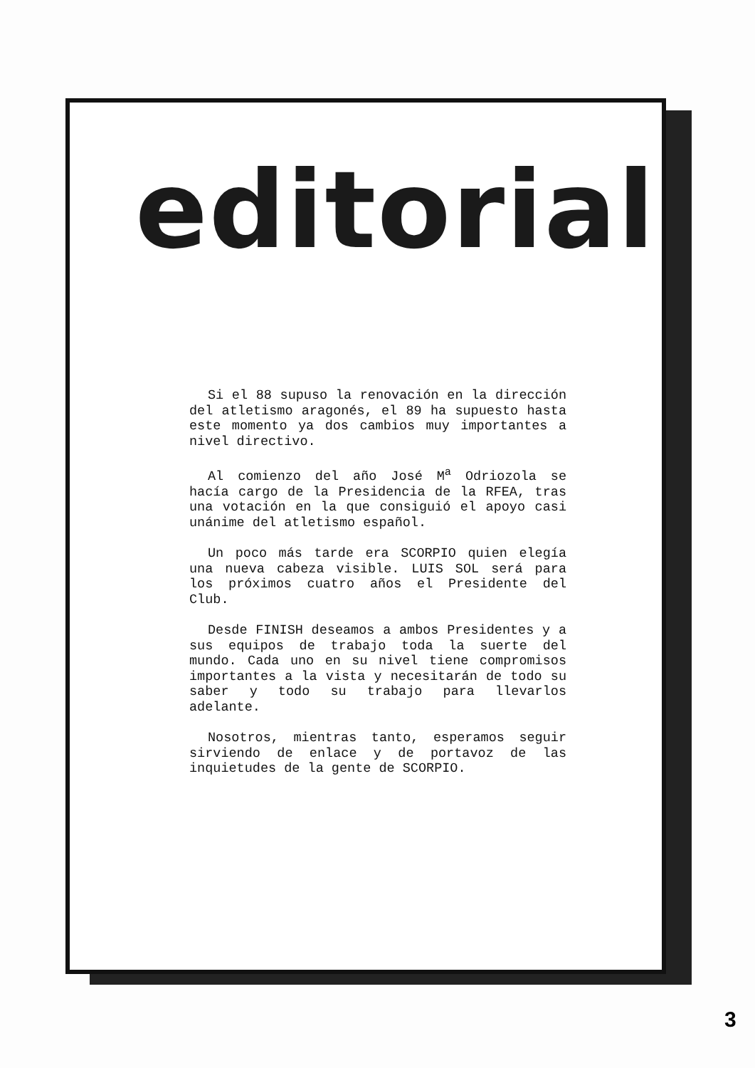editorial
Si el 88 supuso la renovación en la dirección del atletismo aragonés, el 89 ha supuesto hasta este momento ya dos cambios muy importantes a nivel directivo.
Al comienzo del año José M<sup>a</sup> Odriozola se hacía cargo de la Presidencia de la RFEA, tras una votación en la que consiguió el apoyo casi unánime del atletismo español.
Un poco más tarde era SCORPIO quien elegía una nueva cabeza visible. LUIS SOL será para los próximos cuatro años el Presidente del Club.
Desde FINISH deseamos a ambos Presidentes y a sus equipos de trabajo toda la suerte del mundo. Cada uno en su nivel tiene compromisos importantes a la vista y necesitarán de todo su saber y todo su trabajo para llevarlos adelante.
Nosotros, mientras tanto, esperamos seguir sirviendo de enlace y de portavoz de las inquietudes de la gente de SCORPIO.
3